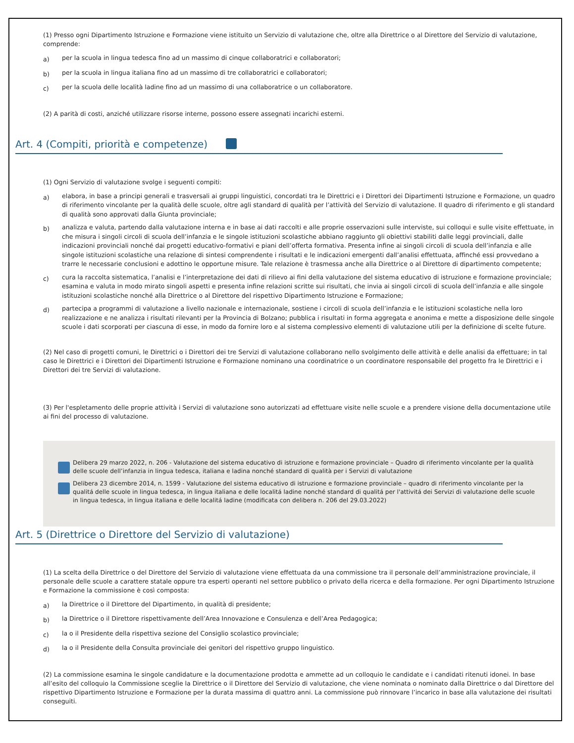(1) Presso ogni Dipartimento Istruzione e Formazione viene istituito un Servizio di valutazione che, oltre alla Direttrice o al Direttore del Servizio di valutazione, comprende:
a) per la scuola in lingua tedesca fino ad un massimo di cinque collaboratrici e collaboratori;
b) per la scuola in lingua italiana fino ad un massimo di tre collaboratrici e collaboratori;
c) per la scuola delle località ladine fino ad un massimo di una collaboratrice o un collaboratore.
(2) A parità di costi, anziché utilizzare risorse interne, possono essere assegnati incarichi esterni.
Art. 4 (Compiti, priorità e competenze)
(1) Ogni Servizio di valutazione svolge i seguenti compiti:
a) elabora, in base a principi generali e trasversali ai gruppi linguistici, concordati tra le Direttrici e i Direttori dei Dipartimenti Istruzione e Formazione, un quadro di riferimento vincolante per la qualità delle scuole, oltre agli standard di qualità per l’attività del Servizio di valutazione. Il quadro di riferimento e gli standard di qualità sono approvati dalla Giunta provinciale;
b) analizza e valuta, partendo dalla valutazione interna e in base ai dati raccolti e alle proprie osservazioni sulle interviste, sui colloqui e sulle visite effettuate, in che misura i singoli circoli di scuola dell’infanzia e le singole istituzioni scolastiche abbiano raggiunto gli obiettivi stabiliti dalle leggi provinciali, dalle indicazioni provinciali nonché dai progetti educativo-formativi e piani dell’offerta formativa. Presenta infine ai singoli circoli di scuola dell’infanzia e alle singole istituzioni scolastiche una relazione di sintesi comprendente i risultati e le indicazioni emergenti dall’analisi effettuata, affinché essi provvedano a trarre le necessarie conclusioni e adottino le opportune misure. Tale relazione è trasmessa anche alla Direttrice o al Direttore di dipartimento competente;
c) cura la raccolta sistematica, l’analisi e l’interpretazione dei dati di rilievo ai fini della valutazione del sistema educativo di istruzione e formazione provinciale; esamina e valuta in modo mirato singoli aspetti e presenta infine relazioni scritte sui risultati, che invia ai singoli circoli di scuola dell’infanzia e alle singole istituzioni scolastiche nonché alla Direttrice o al Direttore del rispettivo Dipartimento Istruzione e Formazione;
d) partecipa a programmi di valutazione a livello nazionale e internazionale, sostiene i circoli di scuola dell’infanzia e le istituzioni scolastiche nella loro realizzazione e ne analizza i risultati rilevanti per la Provincia di Bolzano; pubblica i risultati in forma aggregata e anonima e mette a disposizione delle singole scuole i dati scorporati per ciascuna di esse, in modo da fornire loro e al sistema complessivo elementi di valutazione utili per la definizione di scelte future.
(2) Nel caso di progetti comuni, le Direttrici o i Direttori dei tre Servizi di valutazione collaborano nello svolgimento delle attività e delle analisi da effettuare; in tal caso le Direttrici e i Direttori dei Dipartimenti Istruzione e Formazione nominano una coordinatrice o un coordinatore responsabile del progetto fra le Direttrici e i Direttori dei tre Servizi di valutazione.
(3) Per l'espletamento delle proprie attività i Servizi di valutazione sono autorizzati ad effettuare visite nelle scuole e a prendere visione della documentazione utile ai fini del processo di valutazione.
Delibera 29 marzo 2022, n. 206 - Valutazione del sistema educativo di istruzione e formazione provinciale – Quadro di riferimento vincolante per la qualità delle scuole dell’infanzia in lingua tedesca, italiana e ladina nonché standard di qualità per i Servizi di valutazione
Delibera 23 dicembre 2014, n. 1599 - Valutazione del sistema educativo di istruzione e formazione provinciale – quadro di riferimento vincolante per la qualitá delle scuole in lingua tedesca, in lingua italiana e delle localitá ladine nonché standard di qualitá per l'attivitá dei Servizi di valutazione delle scuole in lingua tedesca, in lingua italiana e delle localitá ladine (modificata con delibera n. 206 del 29.03.2022)
Art. 5 (Direttrice o Direttore del Servizio di valutazione)
(1) La scelta della Direttrice o del Direttore del Servizio di valutazione viene effettuata da una commissione tra il personale dell’amministrazione provinciale, il personale delle scuole a carattere statale oppure tra esperti operanti nel settore pubblico o privato della ricerca e della formazione. Per ogni Dipartimento Istruzione e Formazione la commissione è così composta:
a) la Direttrice o il Direttore del Dipartimento, in qualità di presidente;
b) la Direttrice o il Direttore rispettivamente dell’Area Innovazione e Consulenza e dell’Area Pedagogica;
c) la o il Presidente della rispettiva sezione del Consiglio scolastico provinciale;
d) la o il Presidente della Consulta provinciale dei genitori del rispettivo gruppo linguistico.
(2) La commissione esamina le singole candidature e la documentazione prodotta e ammette ad un colloquio le candidate e i candidati ritenuti idonei. In base all’esito del colloquio la Commissione sceglie la Direttrice o il Direttore del Servizio di valutazione, che viene nominata o nominato dalla Direttrice o dal Direttore del rispettivo Dipartimento Istruzione e Formazione per la durata massima di quattro anni. La commissione può rinnovare l’incarico in base alla valutazione dei risultati conseguiti.